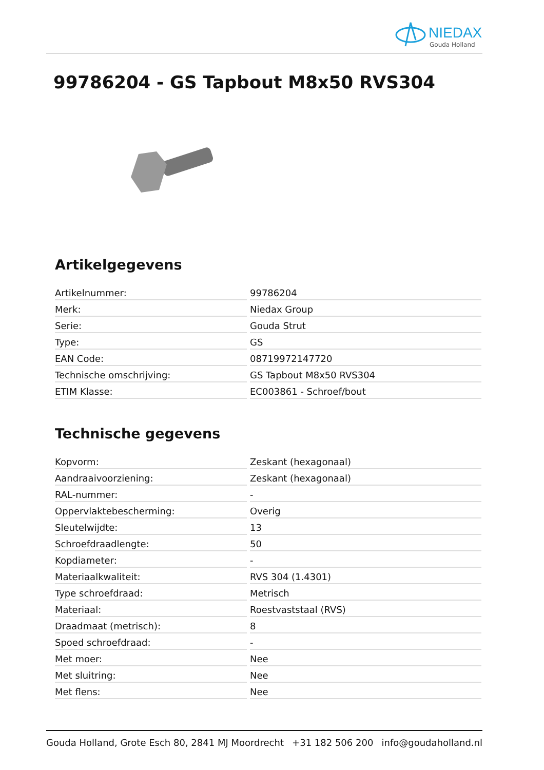NIEDAX
Gouda Holland
99786204 - GS Tapbout M8x50 RVS304
Artikelgegevens
| Artikelnummer: | 99786204 |
| Merk: | Niedax Group |
| Serie: | Gouda Strut |
| Type: | GS |
| EAN Code: | 08719972147720 |
| Technische omschrijving: | GS Tapbout M8x50 RVS304 |
| ETIM Klasse: | EC003861 - Schroef/bout |
Technische gegevens
| Kopvorm: | Zeskant (hexagonaal) |
| Aandraaivoorziening: | Zeskant (hexagonaal) |
| RAL-nummer: | - |
| Oppervlaktebescherming: | Overig |
| Sleutelwijdte: | 13 |
| Schroefdraadlengte: | 50 |
| Kopdiameter: | - |
| Materiaalkwaliteit: | RVS 304 (1.4301) |
| Type schroefdraad: | Metrisch |
| Materiaal: | Roestvaststaal (RVS) |
| Draadmaat (metrisch): | 8 |
| Spoed schroefdraad: | - |
| Met moer: | Nee |
| Met sluitring: | Nee |
| Met flens: | Nee |
Gouda Holland, Grote Esch 80, 2841 MJ Moordrecht +31 182 506 200 info@goudaholland.nl